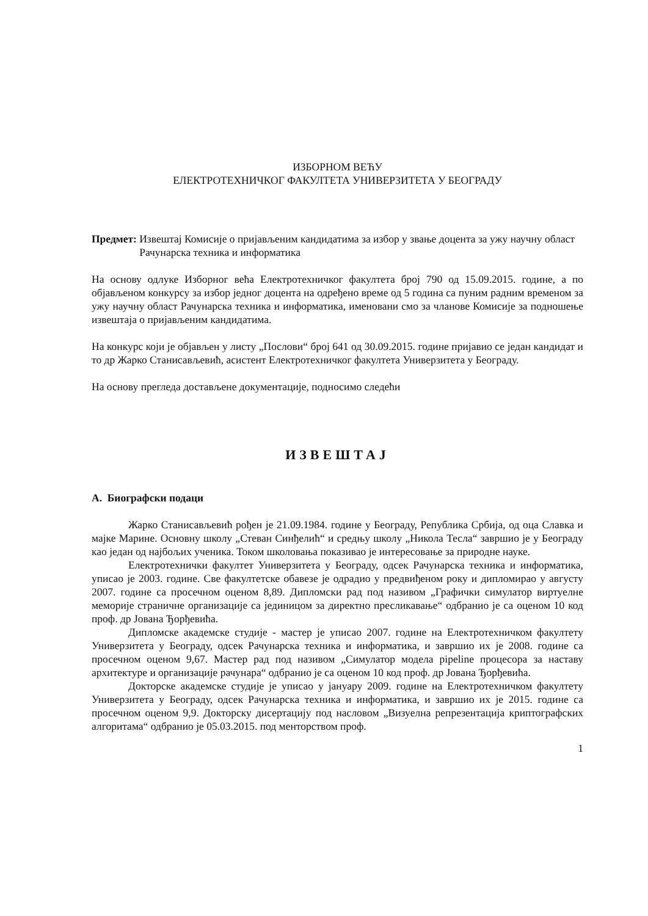ИЗБОРНОМ ВЕЋУ
ЕЛЕКТРОТЕХНИЧКОГ ФАКУЛТЕТА УНИВЕРЗИТЕТА У БЕОГРАДУ
Предмет: Извештај Комисије о пријављеним кандидатима за избор у звање доцента за ужу научну област Рачунарска техника и информатика
На основу одлуке Изборног већа Електротехничког факултета број 790 од 15.09.2015. године, а по објављеном конкурсу за избор једног доцента на одређено време од 5 година са пуним радним временом за ужу научну област Рачунарска техника и информатика, именовани смо за чланове Комисије за подношење извештаја о пријављеним кандидатима.
На конкурс који је објављен у листу „Послови“ број 641 од 30.09.2015. године пријавио се један кандидат и то др Жарко Станисављевић, асистент Електротехничког факултета Универзитета у Београду.
На основу прегледа достављене документације, подносимо следећи
ИЗВЕШТАЈ
А. Биографски подаци
Жарко Станисављевић рођен је 21.09.1984. године у Београду, Република Србија, од оца Славка и мајке Марине. Основну школу „Стеван Синђелић“ и средњу школу „Никола Тесла“ завршио је у Београду као један од најбољих ученика. Током школовања показивао је интересовање за природне науке.
Електротехнички факултет Универзитета у Београду, одсек Рачунарска техника и информатика, уписао је 2003. године. Све факултетске обавезе је одрадио у предвиђеном року и дипломирао у августу 2007. године са просечном оценом 8,89. Дипломски рад под називом „Графички симулатор виртуелне меморије страничне организације са јединицом за директно пресликавање“ одбранио је са оценом 10 код проф. др Јована Ђорђевића.
Дипломске академске студије - мастер је уписао 2007. године на Електротехничком факултету Универзитета у Београду, одсек Рачунарска техника и информатика, и завршио их је 2008. године са просечном оценом 9,67. Мастер рад под називом „Симулатор модела pipeline процесора за наставу архитектуре и организације рачунара“ одбранио је са оценом 10 код проф. др Јована Ђорђевића.
Докторске академске студије је уписао у јануару 2009. године на Електротехничком факултету Универзитета у Београду, одсек Рачунарска техника и информатика, и завршио их је 2015. године са просечном оценом 9,9. Докторску дисертацију под насловом „Визуелна репрезентација криптографских алгоритама“ одбранио је 05.03.2015. под менторством проф.
1